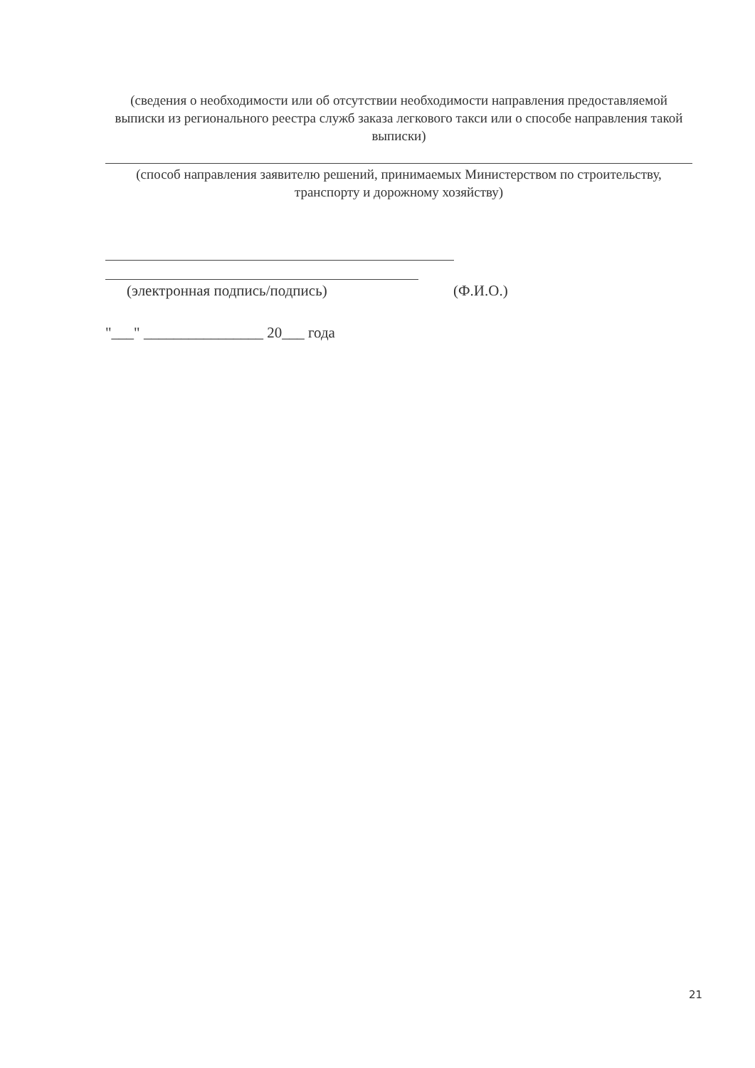(сведения о необходимости или об отсутствии необходимости направления предоставляемой выписки из регионального реестра служб заказа легкового такси или о способе направления такой выписки)
(способ направления заявителю решений, принимаемых Министерством по строительству, транспорту и дорожному хозяйству)
(электронная подпись/подпись) (Ф.И.О.)
"___" ________________ 20___ года
21